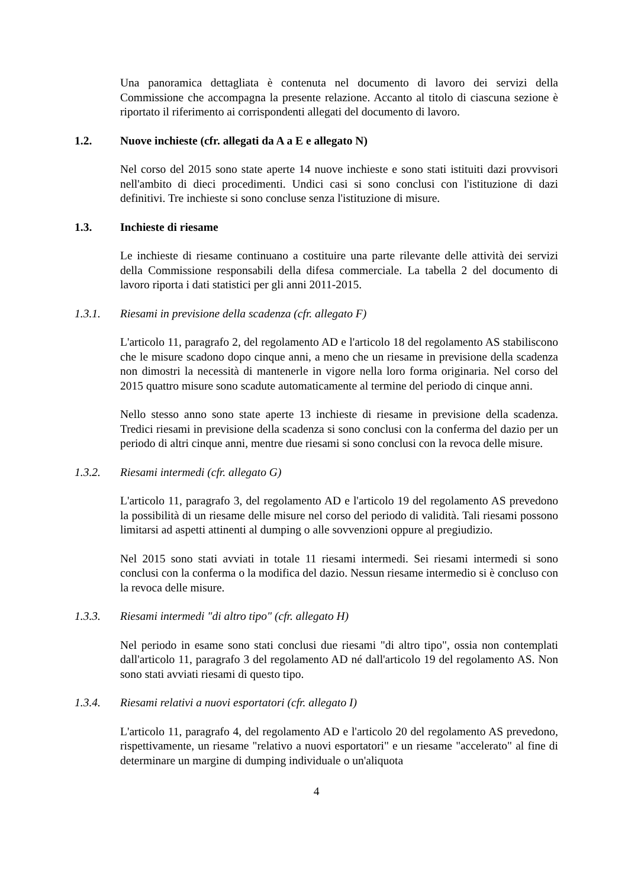Una panoramica dettagliata è contenuta nel documento di lavoro dei servizi della Commissione che accompagna la presente relazione. Accanto al titolo di ciascuna sezione è riportato il riferimento ai corrispondenti allegati del documento di lavoro.
1.2. Nuove inchieste (cfr. allegati da A a E e allegato N)
Nel corso del 2015 sono state aperte 14 nuove inchieste e sono stati istituiti dazi provvisori nell'ambito di dieci procedimenti. Undici casi si sono conclusi con l'istituzione di dazi definitivi. Tre inchieste si sono concluse senza l'istituzione di misure.
1.3. Inchieste di riesame
Le inchieste di riesame continuano a costituire una parte rilevante delle attività dei servizi della Commissione responsabili della difesa commerciale. La tabella 2 del documento di lavoro riporta i dati statistici per gli anni 2011-2015.
1.3.1. Riesami in previsione della scadenza (cfr. allegato F)
L'articolo 11, paragrafo 2, del regolamento AD e l'articolo 18 del regolamento AS stabiliscono che le misure scadono dopo cinque anni, a meno che un riesame in previsione della scadenza non dimostri la necessità di mantenerle in vigore nella loro forma originaria. Nel corso del 2015 quattro misure sono scadute automaticamente al termine del periodo di cinque anni.
Nello stesso anno sono state aperte 13 inchieste di riesame in previsione della scadenza. Tredici riesami in previsione della scadenza si sono conclusi con la conferma del dazio per un periodo di altri cinque anni, mentre due riesami si sono conclusi con la revoca delle misure.
1.3.2. Riesami intermedi (cfr. allegato G)
L'articolo 11, paragrafo 3, del regolamento AD e l'articolo 19 del regolamento AS prevedono la possibilità di un riesame delle misure nel corso del periodo di validità. Tali riesami possono limitarsi ad aspetti attinenti al dumping o alle sovvenzioni oppure al pregiudizio.
Nel 2015 sono stati avviati in totale 11 riesami intermedi. Sei riesami intermedi si sono conclusi con la conferma o la modifica del dazio. Nessun riesame intermedio si è concluso con la revoca delle misure.
1.3.3. Riesami intermedi "di altro tipo" (cfr. allegato H)
Nel periodo in esame sono stati conclusi due riesami "di altro tipo", ossia non contemplati dall'articolo 11, paragrafo 3 del regolamento AD né dall'articolo 19 del regolamento AS. Non sono stati avviati riesami di questo tipo.
1.3.4. Riesami relativi a nuovi esportatori (cfr. allegato I)
L'articolo 11, paragrafo 4, del regolamento AD e l'articolo 20 del regolamento AS prevedono, rispettivamente, un riesame "relativo a nuovi esportatori" e un riesame "accelerato" al fine di determinare un margine di dumping individuale o un'aliquota
4